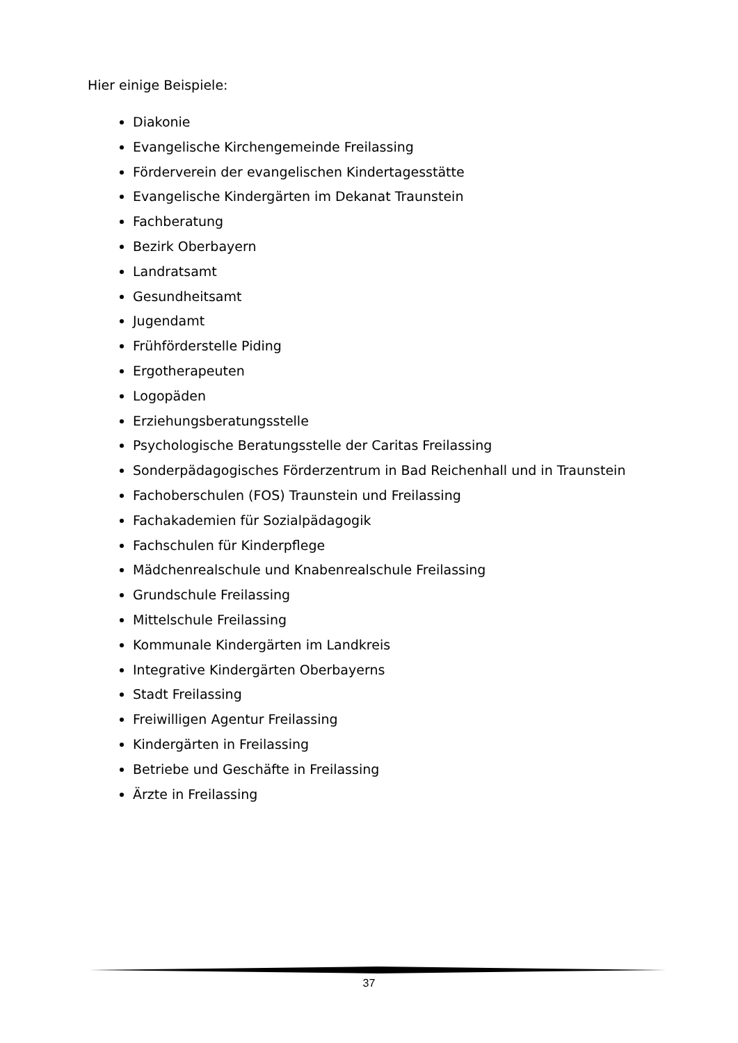Hier einige Beispiele:
Diakonie
Evangelische Kirchengemeinde Freilassing
Förderverein der evangelischen Kindertagesstätte
Evangelische Kindergärten im Dekanat Traunstein
Fachberatung
Bezirk Oberbayern
Landratsamt
Gesundheitsamt
Jugendamt
Frühförderstelle Piding
Ergotherapeuten
Logopäden
Erziehungsberatungsstelle
Psychologische Beratungsstelle der Caritas Freilassing
Sonderpädagogisches Förderzentrum in Bad Reichenhall und in Traunstein
Fachoberschulen (FOS) Traunstein und Freilassing
Fachakademien für Sozialpädagogik
Fachschulen für Kinderpflege
Mädchenrealschule und Knabenrealschule Freilassing
Grundschule Freilassing
Mittelschule Freilassing
Kommunale Kindergärten im Landkreis
Integrative Kindergärten Oberbayerns
Stadt Freilassing
Freiwilligen Agentur Freilassing
Kindergärten in Freilassing
Betriebe und Geschäfte in Freilassing
Ärzte in Freilassing
37